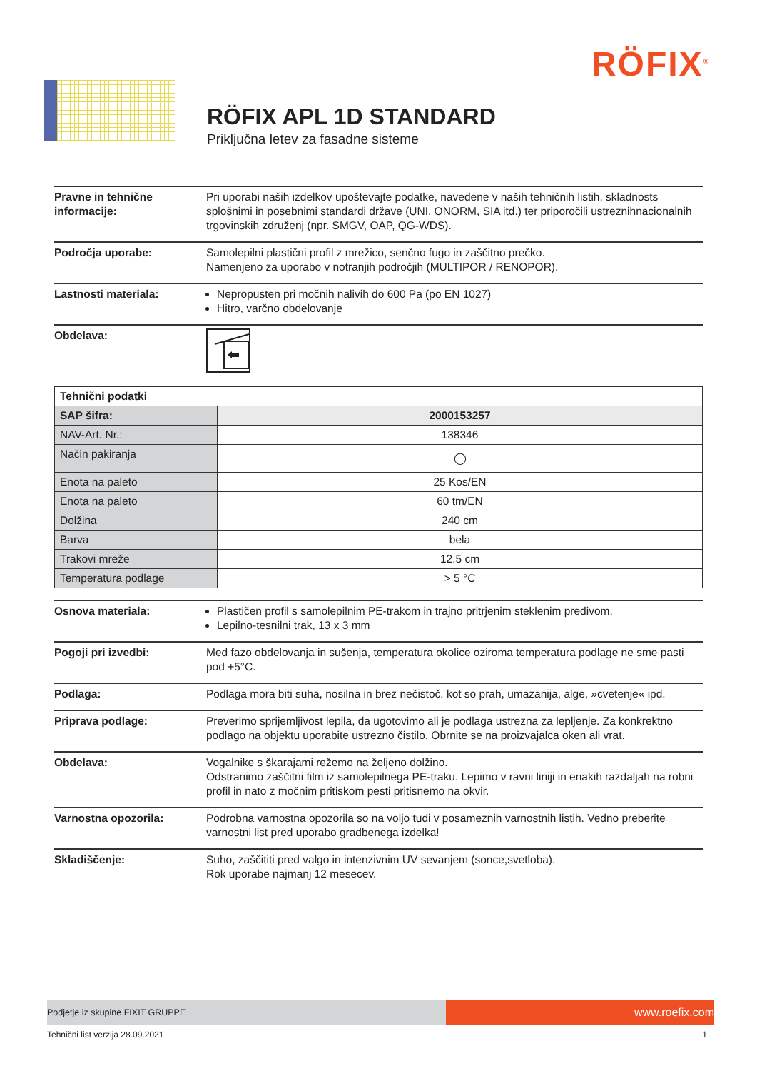RÖFIX<sup>®</sup>
RÖFIX APL 1D STANDARD
Priključna letev za fasadne sisteme
Pravne in tehnične informacije:
Pri uporabi naših izdelkov upoštevajte podatke, navedene v naših tehničnih listih, skladnosts splošnimi in posebnimi standardi države (UNI, ONORM, SIA itd.) ter priporočili ustreznihnacionalnih trgovinskih združenj (npr. SMGV, OAP, QG-WDS).
Področja uporabe: Samolepilni plastični profil z mrežico, senčno fugo in zaščitno prečko.
Namenjeno za uporabo v notranjih področjih (MULTIPOR / RENOPOR).
Lastnosti materiala: Nepropusten pri močnih nalivih do 600 Pa (po EN 1027)
Hitro, varčno obdelovanje
Obdelava:
| Tehnični podatki | |
| --- | --- |
| SAP šifra: | 2000153257 |
| NAV-Art. Nr.: | 138346 |
| Način pakiranja | ◯ |
| Enota na paleto | 25 Kos/EN |
| Enota na paleto | 60 tm/EN |
| Dolžina | 240 cm |
| Barva | bela |
| Trakovi mreže | 12,5 cm |
| Temperatura podlage | > 5 °C |
Osnova materiala: Plastičen profil s samolepilnim PE-trakom in trajno pritrjenim steklenim predivom.
Lepilno-tesnilni trak, 13 x 3 mm
Pogoji pri izvedbi: Med fazo obdelovanja in sušenja, temperatura okolice oziroma temperatura podlage ne sme pasti pod +5°C.
Podlaga: Podlaga mora biti suha, nosilna in brez nečistoč, kot so prah, umazanija, alge, »cvetenje« ipd.
Priprava podlage: Preverimo sprijemljivost lepila, da ugotovimo ali je podlaga ustrezna za lepljenje. Za konkrektno podlago na objektu uporabite ustrezno čistilo. Obrnite se na proizvajalca oken ali vrat.
Obdelava: Vogalnike s škarajami režemo na željeno dolžino.
Odstranimo zaščitni film iz samolepilnega PE-traku. Lepimo v ravni liniji in enakih razdaljah na robni profil in nato z močnim pritiskom pesti pritisnemo na okvir.
Varnostna opozorila: Podrobna varnostna opozorila so na voljo tudi v posameznih varnostnih listih. Vedno preberite varnostni list pred uporabo gradbenega izdelka!
Skladiščenje: Suho, zaščititi pred valgo in intenzivnim UV sevanjem (sonce,svetloba).
Rok uporabe najmanj 12 mesecev.
Podjetje iz skupine FIXIT GRUPPE
www.roefix.com
Tehnični list verzija 28.09.2021 1